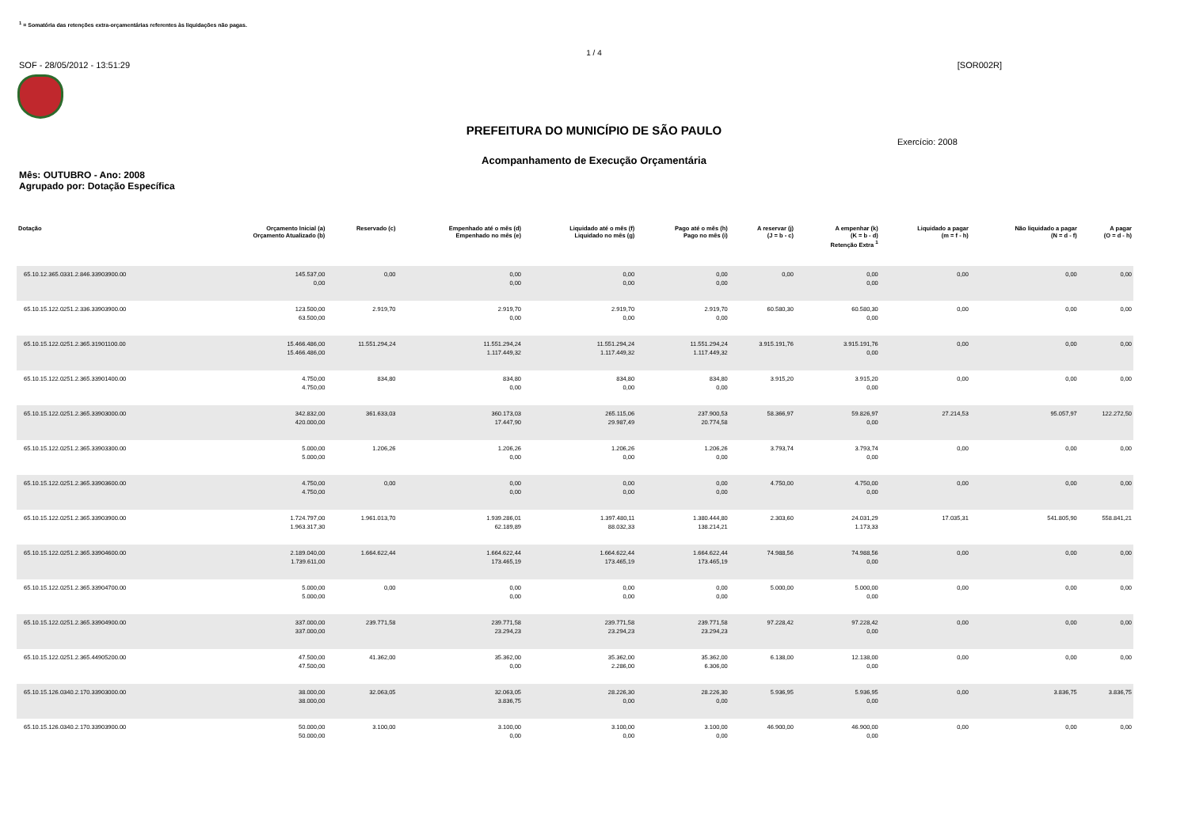<sup>1</sup> = Somatória das retenções extra-orçamentárias referentes às liquidações não pagas.
1 / 4
SOF - 28/05/2012 - 13:51:29 [SOR002R]
PREFEITURA DO MUNICÍPIO DE SÃO PAULO
Exercício: 2008
Acompanhamento de Execução Orçamentária
Mês: OUTUBRO - Ano: 2008
Agrupado por: Dotação Específica
| Dotação | Orçamento Inicial (a) Orçamento Atualizado (b) | Reservado (c) | Empenhado até o mês (d) Empenhado no mês (e) | Liquidado até o mês (f) Liquidado no mês (g) | Pago até o mês (h) Pago no mês (i) | A reservar (j) (J = b - c) | A empenhar (k) (K = b - d) Retenção Extra <sup>1</sup> | Liquidado a pagar (m = f - h) | Não liquidado a pagar (N = d - f) | A pagar (O = d - h) |
| --- | --- | --- | --- | --- | --- | --- | --- | --- | --- | --- |
| 65.10.12.365.0331.2.846.33903900.00 | 145.537,00 0,00 | 0,00 | 0,00 0,00 | 0,00 0,00 | 0,00 0,00 | 0,00 | 0,00 0,00 | 0,00 | 0,00 | 0,00 |
| 65.10.15.122.0251.2.336.33903900.00 | 123.500,00 63.500,00 | 2.919,70 | 2.919,70 0,00 | 2.919,70 0,00 | 2.919,70 0,00 | 60.580,30 | 60.580,30 0,00 | 0,00 | 0,00 | 0,00 |
| 65.10.15.122.0251.2.365.31901100.00 | 15.466.486,00 15.466.486,00 | 11.551.294,24 | 11.551.294,24 1.117.449,32 | 11.551.294,24 1.117.449,32 | 11.551.294,24 1.117.449,32 | 3.915.191,76 | 3.915.191,76 0,00 | 0,00 | 0,00 | 0,00 |
| 65.10.15.122.0251.2.365.33901400.00 | 4.750,00 4.750,00 | 834,80 | 834,80 0,00 | 834,80 0,00 | 834,80 0,00 | 3.915,20 | 3.915,20 0,00 | 0,00 | 0,00 | 0,00 |
| 65.10.15.122.0251.2.365.33903000.00 | 342.832,00 420.000,00 | 361.633,03 | 360.173,03 17.447,90 | 265.115,06 29.987,49 | 237.900,53 20.774,58 | 58.366,97 | 59.826,97 0,00 | 27.214,53 | 95.057,97 | 122.272,50 |
| 65.10.15.122.0251.2.365.33903300.00 | 5.000,00 5.000,00 | 1.206,26 | 1.206,26 0,00 | 1.206,26 0,00 | 1.206,26 0,00 | 3.793,74 | 3.793,74 0,00 | 0,00 | 0,00 | 0,00 |
| 65.10.15.122.0251.2.365.33903600.00 | 4.750,00 4.750,00 | 0,00 | 0,00 0,00 | 0,00 0,00 | 0,00 0,00 | 4.750,00 | 4.750,00 0,00 | 0,00 | 0,00 | 0,00 |
| 65.10.15.122.0251.2.365.33903900.00 | 1.724.797,00 1.963.317,30 | 1.961.013,70 | 1.939.286,01 62.189,89 | 1.397.480,11 88.032,33 | 1.380.444,80 138.214,21 | 2.303,60 | 24.031,29 1.173,33 | 17.035,31 | 541.805,90 | 558.841,21 |
| 65.10.15.122.0251.2.365.33904600.00 | 2.189.040,00 1.739.611,00 | 1.664.622,44 | 1.664.622,44 173.465,19 | 1.664.622,44 173.465,19 | 1.664.622,44 173.465,19 | 74.988,56 | 74.988,56 0,00 | 0,00 | 0,00 | 0,00 |
| 65.10.15.122.0251.2.365.33904700.00 | 5.000,00 5.000,00 | 0,00 | 0,00 0,00 | 0,00 0,00 | 0,00 0,00 | 5.000,00 | 5.000,00 0,00 | 0,00 | 0,00 | 0,00 |
| 65.10.15.122.0251.2.365.33904900.00 | 337.000,00 337.000,00 | 239.771,58 | 239.771,58 23.294,23 | 239.771,58 23.294,23 | 239.771,58 23.294,23 | 97.228,42 | 97.228,42 0,00 | 0,00 | 0,00 | 0,00 |
| 65.10.15.122.0251.2.365.44905200.00 | 47.500,00 47.500,00 | 41.362,00 | 35.362,00 0,00 | 35.362,00 2.286,00 | 35.362,00 6.306,00 | 6.138,00 | 12.138,00 0,00 | 0,00 | 0,00 | 0,00 |
| 65.10.15.126.0340.2.170.33903000.00 | 38.000,00 38.000,00 | 32.063,05 | 32.063,05 3.836,75 | 28.226,30 0,00 | 28.226,30 0,00 | 5.936,95 | 5.936,95 0,00 | 0,00 | 3.836,75 | 3.836,75 |
| 65.10.15.126.0340.2.170.33903900.00 | 50.000,00 50.000,00 | 3.100,00 | 3.100,00 0,00 | 3.100,00 0,00 | 3.100,00 0,00 | 46.900,00 | 46.900,00 0,00 | 0,00 | 0,00 | 0,00 |